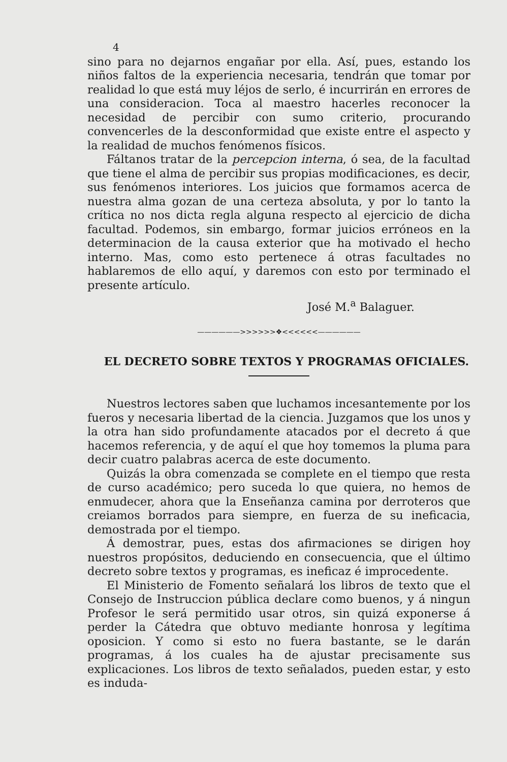4
sino para no dejarnos engañar por ella. Así, pues, estando los niños faltos de la experiencia necesaria, tendrán que tomar por realidad lo que está muy léjos de serlo, é incurrirán en errores de una consideracion. Toca al maestro hacerles reconocer la necesidad de percibir con sumo criterio, procurando convencerles de la desconformidad que existe entre el aspecto y la realidad de muchos fenómenos físicos.
Fáltanos tratar de la percepcion interna, ó sea, de la facultad que tiene el alma de percibir sus propias modificaciones, es decir, sus fenómenos interiores. Los juicios que formamos acerca de nuestra alma gozan de una certeza absoluta, y por lo tanto la crítica no nos dicta regla alguna respecto al ejercicio de dicha facultad. Podemos, sin embargo, formar juicios erróneos en la determinacion de la causa exterior que ha motivado el hecho interno. Mas, como esto pertenece á otras facultades no hablaremos de ello aquí, y daremos con esto por terminado el presente artículo.
José M.<sup>a</sup> Balaguer.
——————>>>>>>❖<<<<<<——————
EL DECRETO SOBRE TEXTOS Y PROGRAMAS OFICIALES.
Nuestros lectores saben que luchamos incesantemente por los fueros y necesaria libertad de la ciencia. Juzgamos que los unos y la otra han sido profundamente atacados por el decreto á que hacemos referencia, y de aquí el que hoy tomemos la pluma para decir cuatro palabras acerca de este documento.
Quizás la obra comenzada se complete en el tiempo que resta de curso académico; pero suceda lo que quiera, no hemos de enmudecer, ahora que la Enseñanza camina por derroteros que creiamos borrados para siempre, en fuerza de su ineficacia, demostrada por el tiempo.
Á demostrar, pues, estas dos afirmaciones se dirigen hoy nuestros propósitos, deduciendo en consecuencia, que el último decreto sobre textos y programas, es ineficaz é improcedente.
El Ministerio de Fomento señalará los libros de texto que el Consejo de Instruccion pública declare como buenos, y á ningun Profesor le será permitido usar otros, sin quizá exponerse á perder la Cátedra que obtuvo mediante honrosa y legítima oposicion. Y como si esto no fuera bastante, se le darán programas, á los cuales ha de ajustar precisamente sus explicaciones. Los libros de texto señalados, pueden estar, y esto es induda-